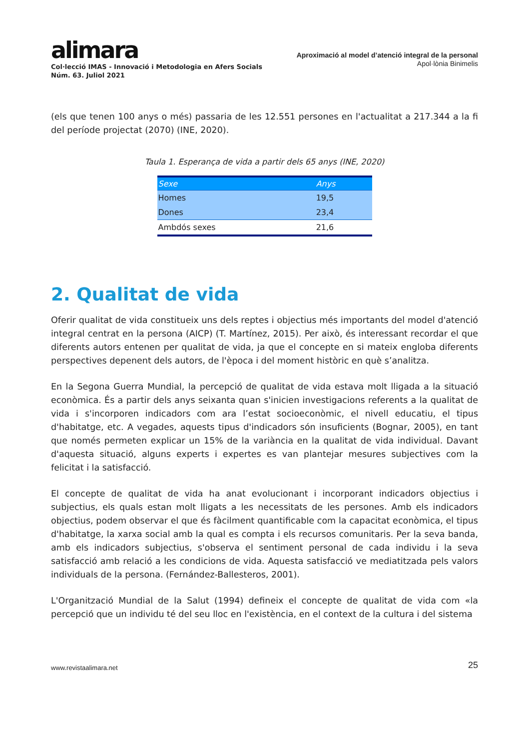alimara
Col·lecció IMAS - Innovació i Metodologia en Afers Socials
Núm. 63. Juliol 2021
Aproximació al model d’atenció integral de la personal
Apol·lònia Binimelis
(els que tenen 100 anys o més) passaria de les 12.551 persones en l'actualitat a 217.344 a la fi del període projectat (2070) (INE, 2020).
Taula 1. Esperança de vida a partir dels 65 anys (INE, 2020)
| Sexe | Anys |
| --- | --- |
| Homes | 19,5 |
| Dones | 23,4 |
| Ambdós sexes | 21,6 |
2. Qualitat de vida
Oferir qualitat de vida constitueix uns dels reptes i objectius més importants del model d'atenció integral centrat en la persona (AICP) (T. Martínez, 2015). Per això, és interessant recordar el que diferents autors entenen per qualitat de vida, ja que el concepte en si mateix engloba diferents perspectives depenent dels autors, de l'època i del moment històric en què s’analitza.
En la Segona Guerra Mundial, la percepció de qualitat de vida estava molt lligada a la situació econòmica. És a partir dels anys seixanta quan s'inicien investigacions referents a la qualitat de vida i s'incorporen indicadors com ara l’estat socioeconòmic, el nivell educatiu, el tipus d'habitatge, etc. A vegades, aquests tipus d'indicadors són insuficients (Bognar, 2005), en tant que només permeten explicar un 15% de la variància en la qualitat de vida individual. Davant d'aquesta situació, alguns experts i expertes es van plantejar mesures subjectives com la felicitat i la satisfacció.
El concepte de qualitat de vida ha anat evolucionant i incorporant indicadors objectius i subjectius, els quals estan molt lligats a les necessitats de les persones. Amb els indicadors objectius, podem observar el que és fàcilment quantificable com la capacitat econòmica, el tipus d'habitatge, la xarxa social amb la qual es compta i els recursos comunitaris. Per la seva banda, amb els indicadors subjectius, s'observa el sentiment personal de cada individu i la seva satisfacció amb relació a les condicions de vida. Aquesta satisfacció ve mediatitzada pels valors individuals de la persona. (Fernández-Ballesteros, 2001).
L'Organització Mundial de la Salut (1994) defineix el concepte de qualitat de vida com «la percepció que un individu té del seu lloc en l'existència, en el context de la cultura i del sistema
www.revistaalimara.net 25